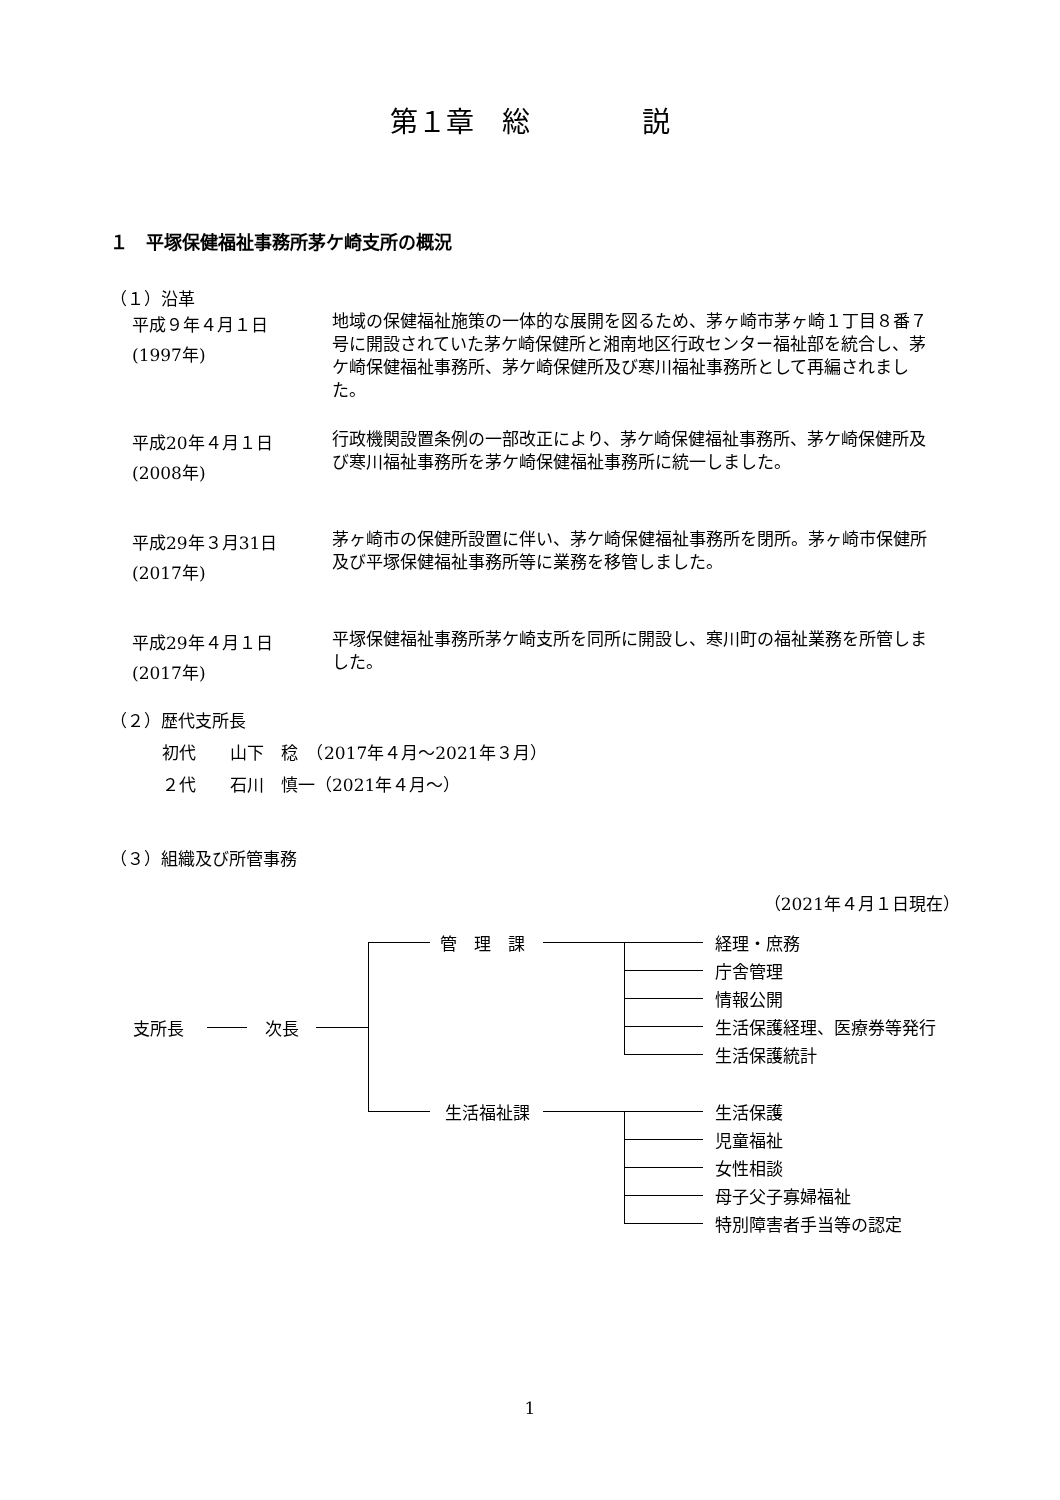第１章　総　　　　説
１　平塚保健福祉事務所茅ケ崎支所の概況
（１）沿革
平成９年４月１日
(1997年)
地域の保健福祉施策の一体的な展開を図るため、茅ヶ崎市茅ヶ崎１丁目８番７号に開設されていた茅ケ崎保健所と湘南地区行政センター福祉部を統合し、茅ケ崎保健福祉事務所、茅ケ崎保健所及び寒川福祉事務所として再編されました。
平成20年４月１日
(2008年)
行政機関設置条例の一部改正により、茅ケ崎保健福祉事務所、茅ケ崎保健所及び寒川福祉事務所を茅ケ崎保健福祉事務所に統一しました。
平成29年３月31日
(2017年)
茅ヶ崎市の保健所設置に伴い、茅ケ崎保健福祉事務所を閉所。茅ヶ崎市保健所及び平塚保健福祉事務所等に業務を移管しました。
平成29年４月１日
(2017年)
平塚保健福祉事務所茅ケ崎支所を同所に開設し、寒川町の福祉業務を所管しました。
（２）歴代支所長
初代　　山下　稔　（2017年４月〜2021年３月）
２代　　石川　慎一（2021年４月〜）
（３）組織及び所管事務
（2021年４月１日現在）
支所長 次長
管　理　課
生活福祉課
経理・庶務
庁舎管理
情報公開
生活保護経理、医療券等発行
生活保護統計
生活保護
児童福祉
女性相談
母子父子寡婦福祉
特別障害者手当等の認定
1